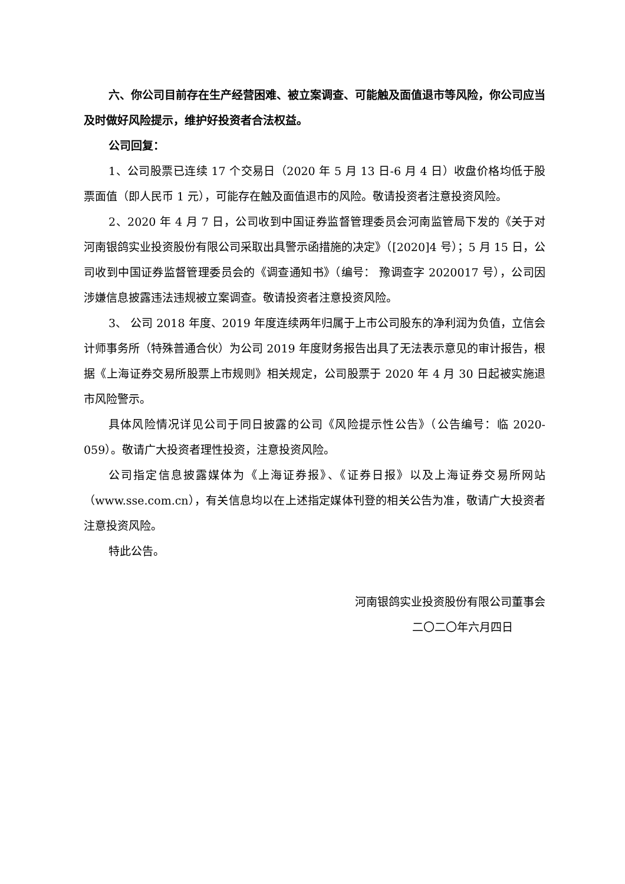六、你公司目前存在生产经营困难、被立案调查、可能触及面值退市等风险，你公司应当及时做好风险提示，维护好投资者合法权益。
公司回复：
1、公司股票已连续 17 个交易日（2020 年 5 月 13 日-6 月 4 日）收盘价格均低于股票面值（即人民币 1 元），可能存在触及面值退市的风险。敬请投资者注意投资风险。
2、2020 年 4 月 7 日，公司收到中国证券监督管理委员会河南监管局下发的《关于对河南银鸽实业投资股份有限公司采取出具警示函措施的决定》（[2020]4 号）；5 月 15 日，公司收到中国证券监督管理委员会的《调查通知书》（编号： 豫调查字 2020017 号），公司因涉嫌信息披露违法违规被立案调查。敬请投资者注意投资风险。
3、 公司 2018 年度、2019 年度连续两年归属于上市公司股东的净利润为负值，立信会计师事务所（特殊普通合伙）为公司 2019 年度财务报告出具了无法表示意见的审计报告，根据《上海证券交易所股票上市规则》相关规定，公司股票于 2020 年 4 月 30 日起被实施退市风险警示。
具体风险情况详见公司于同日披露的公司《风险提示性公告》（公告编号：临 2020-059）。敬请广大投资者理性投资，注意投资风险。
公司指定信息披露媒体为《上海证券报》、《证券日报》以及上海证券交易所网站（www.sse.com.cn），有关信息均以在上述指定媒体刊登的相关公告为准，敬请广大投资者注意投资风险。
特此公告。
河南银鸽实业投资股份有限公司董事会
二〇二〇年六月四日